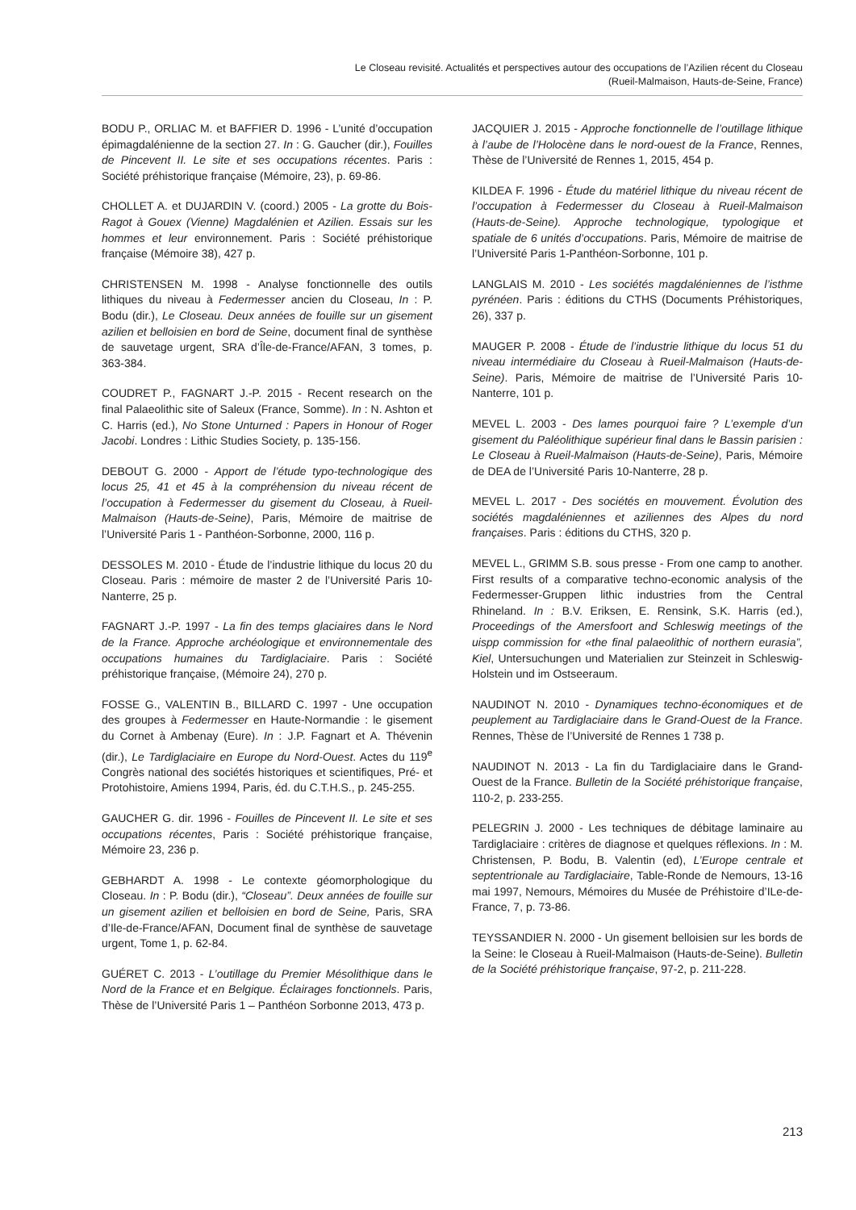Le Closeau revisité. Actualités et perspectives autour des occupations de l’Azilien récent du Closeau
(Rueil-Malmaison, Hauts-de-Seine, France)
BODU P., ORLIAC M. et BAFFIER D. 1996 - L’unité d’occupation épimagdalénienne de la section 27. In : G. Gaucher (dir.), Fouilles de Pincevent II. Le site et ses occupations récentes. Paris : Société préhistorique française (Mémoire, 23), p. 69-86.
CHOLLET A. et DUJARDIN V. (coord.) 2005 - La grotte du Bois-Ragot à Gouex (Vienne) Magdalénien et Azilien. Essais sur les hommes et leur environnement. Paris : Société préhistorique française (Mémoire 38), 427 p.
CHRISTENSEN M. 1998 - Analyse fonctionnelle des outils lithiques du niveau à Federmesser ancien du Closeau, In : P. Bodu (dir.), Le Closeau. Deux années de fouille sur un gisement azilien et belloisien en bord de Seine, document final de synthèse de sauvetage urgent, SRA d’Île-de-France/AFAN, 3 tomes, p. 363-384.
COUDRET P., FAGNART J.-P. 2015 - Recent research on the final Palaeolithic site of Saleux (France, Somme). In : N. Ashton et C. Harris (ed.), No Stone Unturned : Papers in Honour of Roger Jacobi. Londres : Lithic Studies Society, p. 135-156.
DEBOUT G. 2000 - Apport de l’étude typo-technologique des locus 25, 41 et 45 à la compréhension du niveau récent de l’occupation à Federmesser du gisement du Closeau, à Rueil-Malmaison (Hauts-de-Seine), Paris, Mémoire de maitrise de l’Université Paris 1 - Panthéon-Sorbonne, 2000, 116 p.
DESSOLES M. 2010 - Étude de l’industrie lithique du locus 20 du Closeau. Paris : mémoire de master 2 de l’Université Paris 10-Nanterre, 25 p.
FAGNART J.-P. 1997 - La fin des temps glaciaires dans le Nord de la France. Approche archéologique et environnementale des occupations humaines du Tardiglaciaire. Paris : Société préhistorique française, (Mémoire 24), 270 p.
FOSSE G., VALENTIN B., BILLARD C. 1997 - Une occupation des groupes à Federmesser en Haute-Normandie : le gisement du Cornet à Ambenay (Eure). In : J.P. Fagnart et A. Thévenin (dir.), Le Tardiglaciaire en Europe du Nord-Ouest. Actes du 119<sup>e</sup> Congrès national des sociétés historiques et scientifiques, Pré- et Protohistoire, Amiens 1994, Paris, éd. du C.T.H.S., p. 245-255.
GAUCHER G. dir. 1996 - Fouilles de Pincevent II. Le site et ses occupations récentes, Paris : Société préhistorique française, Mémoire 23, 236 p.
GEBHARDT A. 1998 - Le contexte géomorphologique du Closeau. In : P. Bodu (dir.), “Closeau”. Deux années de fouille sur un gisement azilien et belloisien en bord de Seine, Paris, SRA d’Ile-de-France/AFAN, Document final de synthèse de sauvetage urgent, Tome 1, p. 62-84.
GUÉRET C. 2013 - L’outillage du Premier Mésolithique dans le Nord de la France et en Belgique. Éclairages fonctionnels. Paris, Thèse de l’Université Paris 1 – Panthéon Sorbonne 2013, 473 p.
JACQUIER J. 2015 - Approche fonctionnelle de l’outillage lithique à l’aube de l’Holocène dans le nord-ouest de la France, Rennes, Thèse de l’Université de Rennes 1, 2015, 454 p.
KILDEA F. 1996 - Étude du matériel lithique du niveau récent de l’occupation à Federmesser du Closeau à Rueil-Malmaison (Hauts-de-Seine). Approche technologique, typologique et spatiale de 6 unités d’occupations. Paris, Mémoire de maitrise de l’Université Paris 1-Panthéon-Sorbonne, 101 p.
LANGLAIS M. 2010 - Les sociétés magdaléniennes de l’isthme pyrénéen. Paris : éditions du CTHS (Documents Préhistoriques, 26), 337 p.
MAUGER P. 2008 - Étude de l’industrie lithique du locus 51 du niveau intermédiaire du Closeau à Rueil-Malmaison (Hauts-de-Seine). Paris, Mémoire de maitrise de l’Université Paris 10-Nanterre, 101 p.
MEVEL L. 2003 - Des lames pourquoi faire ? L’exemple d’un gisement du Paléolithique supérieur final dans le Bassin parisien : Le Closeau à Rueil-Malmaison (Hauts-de-Seine), Paris, Mémoire de DEA de l’Université Paris 10-Nanterre, 28 p.
MEVEL L. 2017 - Des sociétés en mouvement. Évolution des sociétés magdaléniennes et aziliennes des Alpes du nord françaises. Paris : éditions du CTHS, 320 p.
MEVEL L., GRIMM S.B. sous presse - From one camp to another. First results of a comparative techno-economic analysis of the Federmesser-Gruppen lithic industries from the Central Rhineland. In : B.V. Eriksen, E. Rensink, S.K. Harris (ed.), Proceedings of the Amersfoort and Schleswig meetings of the uispp commission for «the final palaeolithic of northern eurasia”, Kiel, Untersuchungen und Materialien zur Steinzeit in Schleswig-Holstein und im Ostseeraum.
NAUDINOT N. 2010 - Dynamiques techno-économiques et de peuplement au Tardiglaciaire dans le Grand-Ouest de la France. Rennes, Thèse de l’Université de Rennes 1 738 p.
NAUDINOT N. 2013 - La fin du Tardiglaciaire dans le Grand-Ouest de la France. Bulletin de la Société préhistorique française, 110-2, p. 233-255.
PELEGRIN J. 2000 - Les techniques de débitage laminaire au Tardiglaciaire : critères de diagnose et quelques réflexions. In : M. Christensen, P. Bodu, B. Valentin (ed), L’Europe centrale et septentrionale au Tardiglaciaire, Table-Ronde de Nemours, 13-16 mai 1997, Nemours, Mémoires du Musée de Préhistoire d’ILe-de-France, 7, p. 73-86.
TEYSSANDIER N. 2000 - Un gisement belloisien sur les bords de la Seine: le Closeau à Rueil-Malmaison (Hauts-de-Seine). Bulletin de la Société préhistorique française, 97-2, p. 211-228.
213